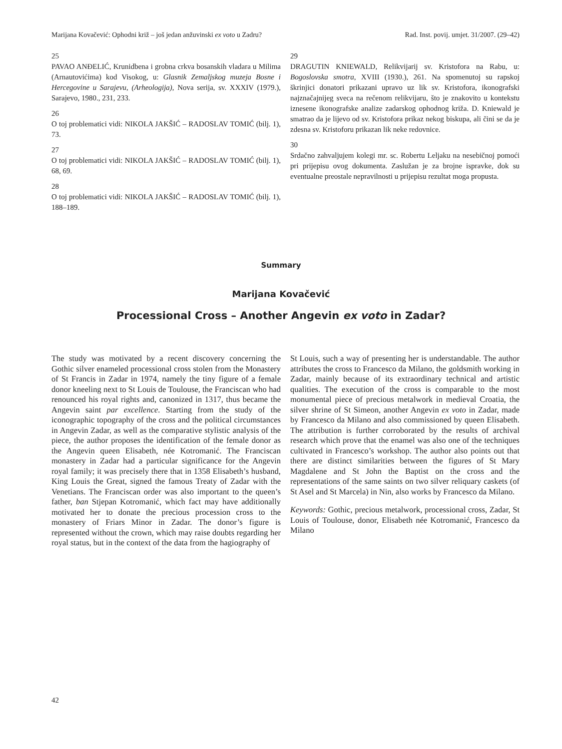Marijana Kovačević: Ophodni križ – još jedan anžuvinski ex voto u Zadru? Rad. Inst. povij. umjet. 31/2007. (29–42)
25
PAVAO ANĐELIĆ, Krunidbena i grobna crkva bosanskih vladara u Milima (Arnautovićima) kod Visokog, u: Glasnik Zemaljskog muzeja Bosne i Hercegovine u Sarajevu, (Arheologija), Nova serija, sv. XXXIV (1979.), Sarajevo, 1980., 231, 233.
26
O toj problematici vidi: NIKOLA JAKŠIĆ – RADOSLAV TOMIĆ (bilj. 1), 73.
27
O toj problematici vidi: NIKOLA JAKŠIĆ – RADOSLAV TOMIĆ (bilj. 1), 68, 69.
28
O toj problematici vidi: NIKOLA JAKŠIĆ – RADOSLAV TOMIĆ (bilj. 1), 188–189.
29
DRAGUTIN KNIEWALD, Relikvijarij sv. Kristofora na Rabu, u: Bogoslovska smotra, XVIII (1930.), 261. Na spomenutoj su rapskoj škrinjici donatori prikazani upravo uz lik sv. Kristofora, ikonografski najznačajnijeg sveca na rečenom relikvijaru, što je znakovito u kontekstu iznesene ikonografske analize zadarskog ophodnog križa. D. Kniewald je smatrao da je lijevo od sv. Kristofora prikaz nekog biskupa, ali čini se da je zdesna sv. Kristoforu prikazan lik neke redovnice.
30
Srdačno zahvaljujem kolegi mr. sc. Robertu Leljaku na nesebičnoj pomoći pri prijepisu ovog dokumenta. Zaslužan je za brojne ispravke, dok su eventualne preostale nepravilnosti u prijepisu rezultat moga propusta.
Summary
Marijana Kovačević
Processional Cross – Another Angevin ex voto in Zadar?
The study was motivated by a recent discovery concerning the Gothic silver enameled processional cross stolen from the Monastery of St Francis in Zadar in 1974, namely the tiny figure of a female donor kneeling next to St Louis de Toulouse, the Franciscan who had renounced his royal rights and, canonized in 1317, thus became the Angevin saint par excellence. Starting from the study of the iconographic topography of the cross and the political circumstances in Angevin Zadar, as well as the comparative stylistic analysis of the piece, the author proposes the identification of the female donor as the Angevin queen Elisabeth, née Kotromanić. The Franciscan monastery in Zadar had a particular significance for the Angevin royal family; it was precisely there that in 1358 Elisabeth’s husband, King Louis the Great, signed the famous Treaty of Zadar with the Venetians. The Franciscan order was also important to the queen’s father, ban Stjepan Kotromanić, which fact may have additionally motivated her to donate the precious procession cross to the monastery of Friars Minor in Zadar. The donor’s figure is represented without the crown, which may raise doubts regarding her royal status, but in the context of the data from the hagiography of
St Louis, such a way of presenting her is understandable. The author attributes the cross to Francesco da Milano, the goldsmith working in Zadar, mainly because of its extraordinary technical and artistic qualities. The execution of the cross is comparable to the most monumental piece of precious metalwork in medieval Croatia, the silver shrine of St Simeon, another Angevin ex voto in Zadar, made by Francesco da Milano and also commissioned by queen Elisabeth. The attribution is further corroborated by the results of archival research which prove that the enamel was also one of the techniques cultivated in Francesco’s workshop. The author also points out that there are distinct similarities between the figures of St Mary Magdalene and St John the Baptist on the cross and the representations of the same saints on two silver reliquary caskets (of St Asel and St Marcela) in Nin, also works by Francesco da Milano.
Keywords: Gothic, precious metalwork, processional cross, Zadar, St Louis of Toulouse, donor, Elisabeth née Kotromanić, Francesco da Milano
42